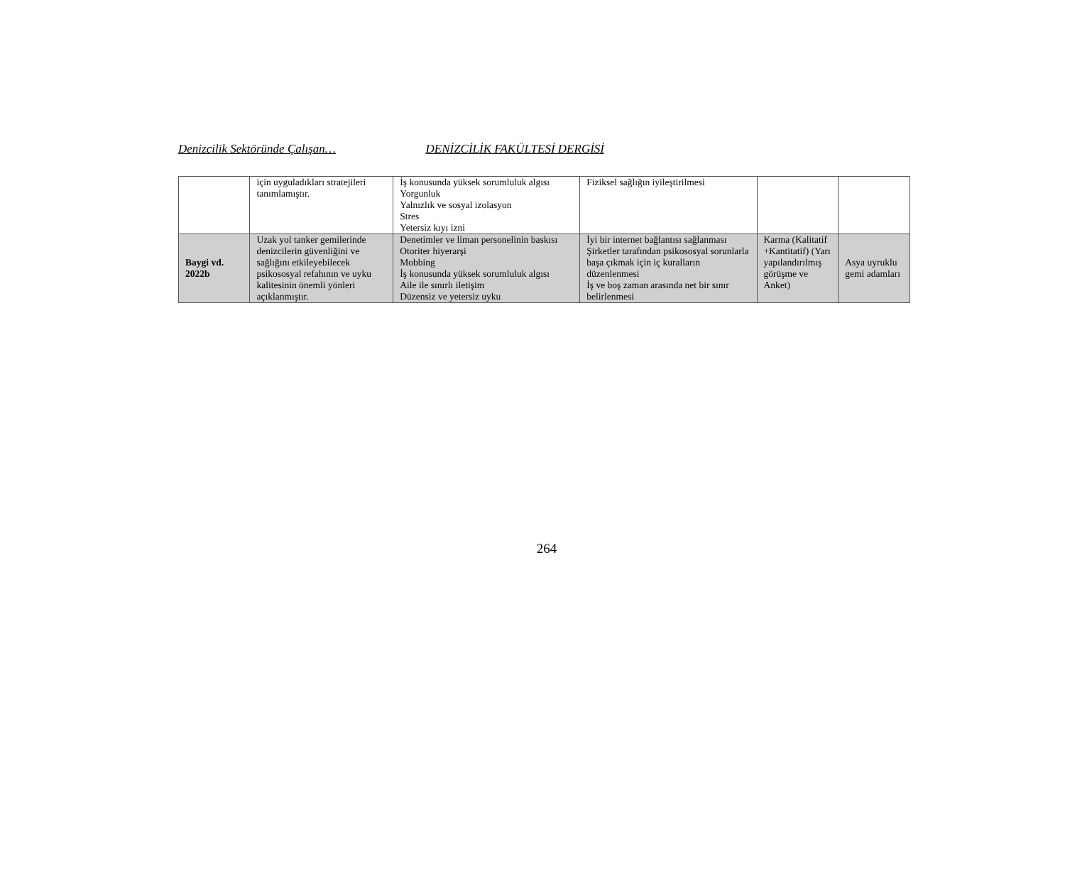Denizcilik Sektöründe Çalışan… DENİZCİLİK FAKÜLTESİ DERGİSİ
| | için uyguladıkları stratejileri tanımlamıştır. | İş konusunda yüksek sorumluluk algısı Yorgunluk Yalnızlık ve sosyal izolasyon Stres Yetersiz kıyı izni | Fiziksel sağlığın iyileştirilmesi | | |
| Baygi vd. 2022b | Uzak yol tanker gemilerinde denizcilerin güvenliğini ve sağlığını etkileyebilecek psikososyal refahının ve uyku kalitesinin önemli yönleri açıklanmıştır. | Denetimler ve liman personelinin baskısı Otoriter hiyerarşi Mobbing İş konusunda yüksek sorumluluk algısı Aile ile sınırlı iletişim Düzensiz ve yetersiz uyku | İyi bir internet bağlantısı sağlanması Şirketler tarafından psikososyal sorunlarla başa çıkmak için iç kuralların düzenlenmesi İş ve boş zaman arasında net bir sınır belirlenmesi | Karma (Kalitatif +Kantitatif) (Yarı yapılandırılmış görüşme ve Anket) | Asya uyruklu gemi adamları |
264